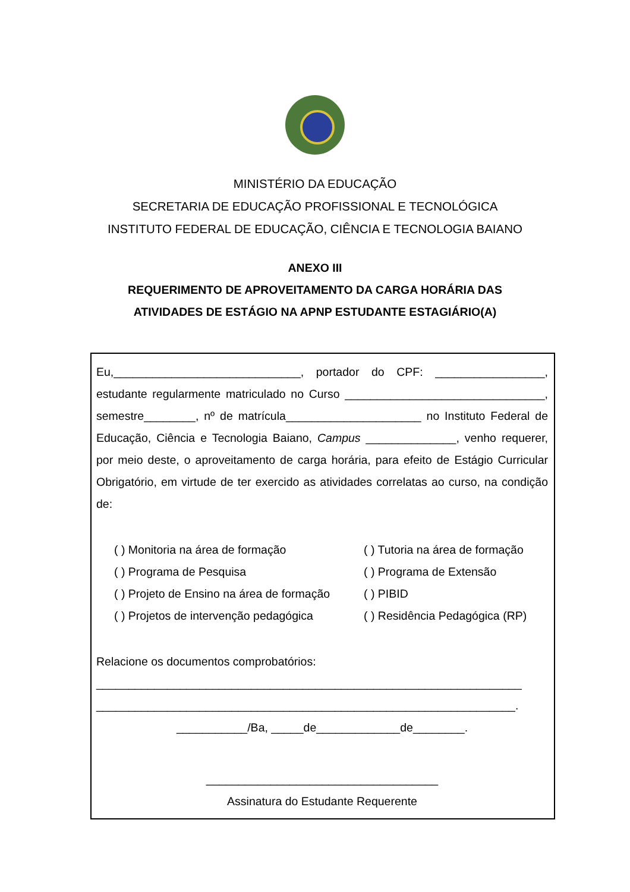MINISTÉRIO DA EDUCAÇÃO
SECRETARIA DE EDUCAÇÃO PROFISSIONAL E TECNOLÓGICA
INSTITUTO FEDERAL DE EDUCAÇÃO, CIÊNCIA E TECNOLOGIA BAIANO
ANEXO III
REQUERIMENTO DE APROVEITAMENTO DA CARGA HORÁRIA DAS
ATIVIDADES DE ESTÁGIO NA APNP ESTUDANTE ESTAGIÁRIO(A)
Eu,_____________________________, portador do CPF: _________________, estudante regularmente matriculado no Curso _______________________________, semestre________, nº de matrícula_____________________ no Instituto Federal de Educação, Ciência e Tecnologia Baiano, Campus ______________, venho requerer, por meio deste, o aproveitamento de carga horária, para efeito de Estágio Curricular Obrigatório, em virtude de ter exercido as atividades correlatas ao curso, na condição de:
( ) Monitoria na área de formação
( ) Tutoria na área de formação
( ) Programa de Pesquisa
( ) Programa de Extensão
( ) Projeto de Ensino na área de formação
( ) PIBID
( ) Projetos de intervenção pedagógica
( ) Residência Pedagógica (RP)
Relacione os documentos comprobatórios:
__________________________________________________________________
_________________________________________________________________.
___________/Ba, _____de_____________de________.
____________________________________
Assinatura do Estudante Requerente